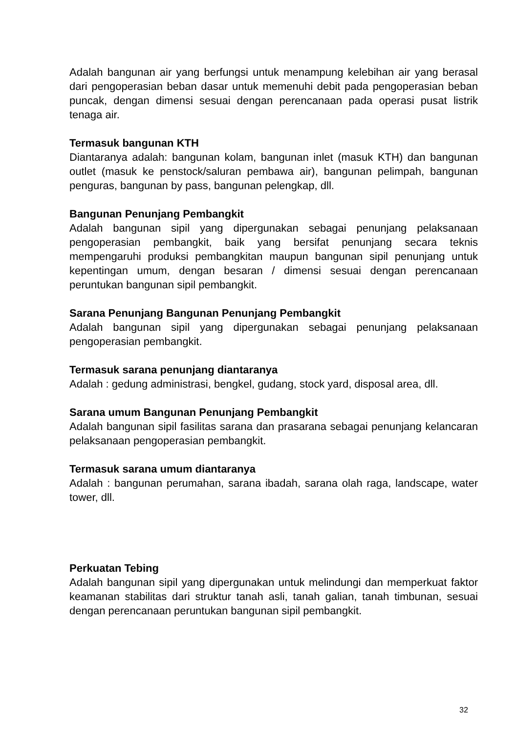Adalah bangunan air yang berfungsi untuk menampung kelebihan air yang berasal dari pengoperasian beban dasar untuk memenuhi debit pada pengoperasian beban puncak, dengan dimensi sesuai dengan perencanaan pada operasi pusat listrik tenaga air.
Termasuk bangunan KTH
Diantaranya adalah: bangunan kolam, bangunan inlet (masuk KTH) dan bangunan outlet (masuk ke penstock/saluran pembawa air), bangunan pelimpah, bangunan penguras, bangunan by pass, bangunan pelengkap, dll.
Bangunan Penunjang Pembangkit
Adalah bangunan sipil yang dipergunakan sebagai penunjang pelaksanaan pengoperasian pembangkit, baik yang bersifat penunjang secara teknis mempengaruhi produksi pembangkitan maupun bangunan sipil penunjang untuk kepentingan umum, dengan besaran / dimensi sesuai dengan perencanaan peruntukan bangunan sipil pembangkit.
Sarana Penunjang Bangunan Penunjang Pembangkit
Adalah bangunan sipil yang dipergunakan sebagai penunjang pelaksanaan pengoperasian pembangkit.
Termasuk sarana penunjang diantaranya
Adalah : gedung administrasi, bengkel, gudang, stock yard, disposal area, dll.
Sarana umum Bangunan Penunjang Pembangkit
Adalah bangunan sipil fasilitas sarana dan prasarana sebagai penunjang kelancaran pelaksanaan pengoperasian pembangkit.
Termasuk sarana umum diantaranya
Adalah : bangunan perumahan, sarana ibadah, sarana olah raga, landscape, water tower, dll.
Perkuatan Tebing
Adalah bangunan sipil yang dipergunakan untuk melindungi dan memperkuat faktor keamanan stabilitas dari struktur tanah asli, tanah galian, tanah timbunan, sesuai dengan perencanaan peruntukan bangunan sipil pembangkit.
32